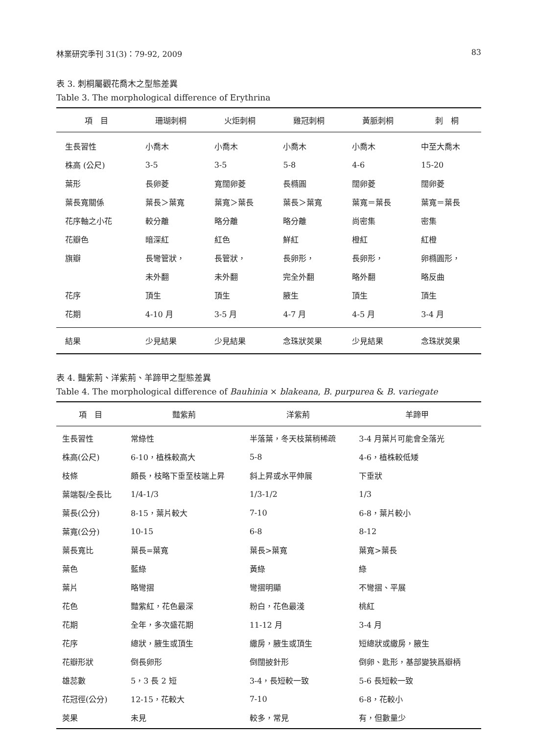林業研究季刊 31(3)：79-92, 2009 83
表 3. 刺桐屬觀花喬木之型態差異
Table 3. The morphological difference of Erythrina
| 項 目 | 珊瑚刺桐 | 火炬刺桐 | 雞冠刺桐 | 黃脈刺桐 | 刺 桐 |
| --- | --- | --- | --- | --- | --- |
| 生長習性 | 小喬木 | 小喬木 | 小喬木 | 小喬木 | 中至大喬木 |
| 株高 (公尺) | 3-5 | 3-5 | 5-8 | 4-6 | 15-20 |
| 葉形 | 長卵菱 | 寬闊卵菱 | 長橢圓 | 闊卵菱 | 闊卵菱 |
| 葉長寬關係 | 葉長＞葉寬 | 葉寬＞葉長 | 葉長＞葉寬 | 葉寬＝葉長 | 葉寬＝葉長 |
| 花序軸之小花 | 較分離 | 略分離 | 略分離 | 尚密集 | 密集 |
| 花瓣色 | 暗深紅 | 紅色 | 鮮紅 | 橙紅 | 紅橙 |
| 旗瓣 | 長彎管狀， | 長管狀， | 長卵形， | 長卵形， | 卵橢圓形， |
| | 未外翻 | 未外翻 | 完全外翻 | 略外翻 | 略反曲 |
| 花序 | 頂生 | 頂生 | 腋生 | 頂生 | 頂生 |
| 花期 | 4-10 月 | 3-5 月 | 4-7 月 | 4-5 月 | 3-4 月 |
| 結果 | 少見結果 | 少見結果 | 念珠狀莢果 | 少見結果 | 念珠狀莢果 |
表 4. 豔紫荊、洋紫荊、羊蹄甲之型態差異
Table 4. The morphological difference of Bauhinia × blakeana, B. purpurea & B. variegate
| 項 目 | 豔紫荊 | 洋紫荊 | 羊蹄甲 |
| --- | --- | --- | --- |
| 生長習性 | 常綠性 | 半落葉，冬天枝葉稍稀疏 | 3-4 月葉片可能會全落光 |
| 株高(公尺) | 6-10，植株較高大 | 5-8 | 4-6，植株較低矮 |
| 枝條 | 頗長，枝略下垂至枝端上昇 | 斜上昇或水平伸展 | 下垂狀 |
| 葉端裂/全長比 | 1/4-1/3 | 1/3-1/2 | 1/3 |
| 葉長(公分) | 8-15，葉片較大 | 7-10 | 6-8，葉片較小 |
| 葉寬(公分) | 10-15 | 6-8 | 8-12 |
| 葉長寬比 | 葉長=葉寬 | 葉長>葉寬 | 葉寬>葉長 |
| 葉色 | 藍綠 | 黃綠 | 綠 |
| 葉片 | 略彎摺 | 彎摺明顯 | 不彎摺、平展 |
| 花色 | 豔紫紅，花色最深 | 粉白，花色最淺 | 桃紅 |
| 花期 | 全年，多次盛花期 | 11-12 月 | 3-4 月 |
| 花序 | 總狀，腋生或頂生 | 繖房，腋生或頂生 | 短總狀或繖房，腋生 |
| 花瓣形狀 | 倒長卵形 | 倒闊披針形 | 倒卵、匙形，基部變狹爲瓣柄 |
| 雄蕊數 | 5，3 長 2 短 | 3-4，長短較一致 | 5-6 長短較一致 |
| 花冠徑(公分) | 12-15，花較大 | 7-10 | 6-8，花較小 |
| 莢果 | 未見 | 較多，常見 | 有，但數量少 |